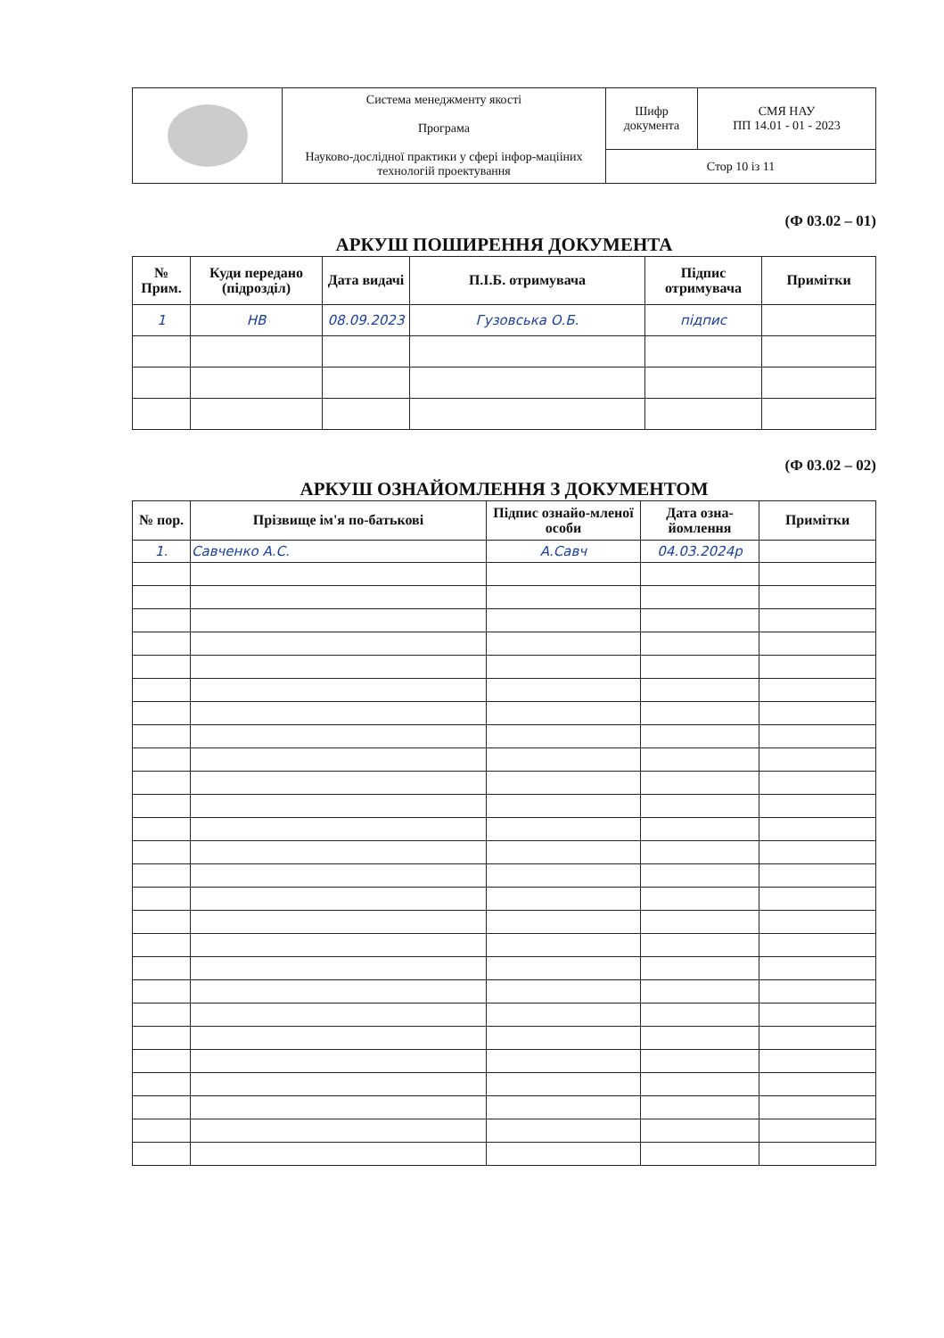| | Система менеджменту якості Програма Науково-дослідної практики у сфері інфор-мацііних технологій проектування | Шифр документа | СМЯ НАУ ПП 14.01 - 01 - 2023 |
| | | Стор 10 із 11 | |
(Ф 03.02 – 01)
АРКУШ ПОШИРЕННЯ ДОКУМЕНТА
| № Прим. | Куди передано (підрозділ) | Дата видачі | П.І.Б. отримувача | Підпис отримувача | Примітки |
| --- | --- | --- | --- | --- | --- |
| 1 | НВ | 08.09.2023 | Гузовська О.Б. | підпис | |
(Ф 03.02 – 02)
АРКУШ ОЗНАЙОМЛЕННЯ З ДОКУМЕНТОМ
| № пор. | Прізвище ім'я по-батькові | Підпис ознайо-мленої особи | Дата озна-йомлення | Примітки |
| --- | --- | --- | --- | --- |
| 1. | Савченко А.С. | А.Савч | 04.03.2024р | |